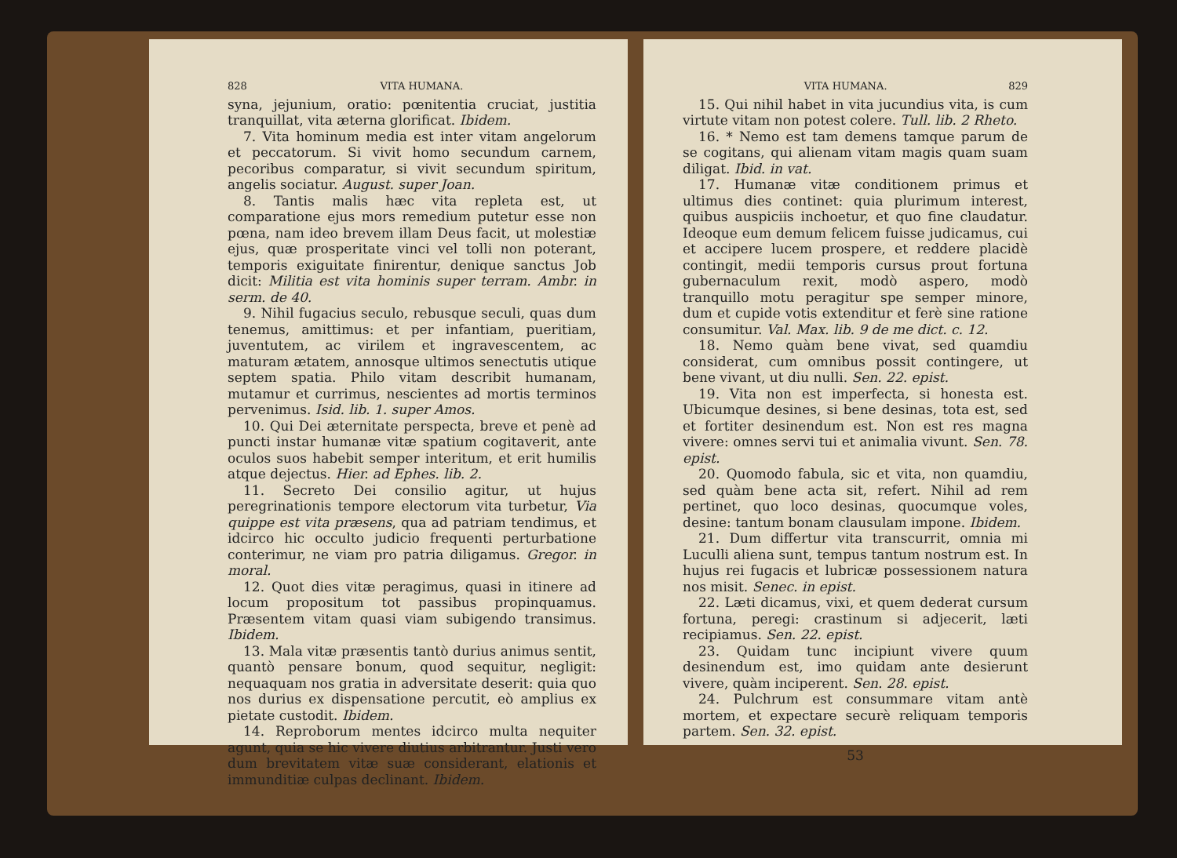828 VITA HUMANA.
syna, jejunium, oratio: pœnitentia cruciat, justitia tranquillat, vita æterna glorificat. Ibidem.
7. Vita hominum media est inter vitam angelorum et peccatorum. Si vivit homo secundum carnem, pecoribus comparatur, si vivit secundum spiritum, angelis sociatur. August. super Joan.
8. Tantis malis hæc vita repleta est, ut comparatione ejus mors remedium putetur esse non pœna, nam ideo brevem illam Deus facit, ut molestiæ ejus, quæ prosperitate vinci vel tolli non poterant, temporis exiguitate finirentur, denique sanctus Job dicit: Militia est vita hominis super terram. Ambr. in serm. de 40.
9. Nihil fugacius seculo, rebusque seculi, quas dum tenemus, amittimus: et per infantiam, pueritiam, juventutem, ac virilem et ingravescentem, ac maturam ætatem, annosque ultimos senectutis utique septem spatia. Philo vitam describit humanam, mutamur et currimus, nescientes ad mortis terminos pervenimus. Isid. lib. 1. super Amos.
10. Qui Dei æternitate perspecta, breve et penè ad puncti instar humanæ vitæ spatium cogitaverit, ante oculos suos habebit semper interitum, et erit humilis atque dejectus. Hier. ad Ephes. lib. 2.
11. Secreto Dei consilio agitur, ut hujus peregrinationis tempore electorum vita turbetur, Via quippe est vita præsens, qua ad patriam tendimus, et idcirco hic occulto judicio frequenti perturbatione conterimur, ne viam pro patria diligamus. Gregor. in moral.
12. Quot dies vitæ peragimus, quasi in itinere ad locum propositum tot passibus propinquamus. Præsentem vitam quasi viam subigendo transimus. Ibidem.
13. Mala vitæ præsentis tantò durius animus sentit, quantò pensare bonum, quod sequitur, negligit: nequaquam nos gratia in adversitate deserit: quia quo nos durius ex dispensatione percutit, eò amplius ex pietate custodit. Ibidem.
14. Reproborum mentes idcirco multa nequiter agunt, quia se hic vivere diutius arbitrantur. Justi vero dum brevitatem vitæ suæ considerant, elationis et immunditiæ culpas declinant. Ibidem.
VITA HUMANA. 829
15. Qui nihil habet in vita jucundius vita, is cum virtute vitam non potest colere. Tull. lib. 2 Rheto.
16. * Nemo est tam demens tamque parum de se cogitans, qui alienam vitam magis quam suam diligat. Ibid. in vat.
17. Humanæ vitæ conditionem primus et ultimus dies continet: quia plurimum interest, quibus auspiciis inchoetur, et quo fine claudatur. Ideoque eum demum felicem fuisse judicamus, cui et accipere lucem prospere, et reddere placidè contingit, medii temporis cursus prout fortuna gubernaculum rexit, modò aspero, modò tranquillo motu peragitur spe semper minore, dum et cupide votis extenditur et ferè sine ratione consumitur. Val. Max. lib. 9 de me dict. c. 12.
18. Nemo quàm bene vivat, sed quamdiu considerat, cum omnibus possit contingere, ut bene vivant, ut diu nulli. Sen. 22. epist.
19. Vita non est imperfecta, si honesta est. Ubicumque desines, si bene desinas, tota est, sed et fortiter desinendum est. Non est res magna vivere: omnes servi tui et animalia vivunt. Sen. 78. epist.
20. Quomodo fabula, sic et vita, non quamdiu, sed quàm bene acta sit, refert. Nihil ad rem pertinet, quo loco desinas, quocumque voles, desine: tantum bonam clausulam impone. Ibidem.
21. Dum differtur vita transcurrit, omnia mi Luculli aliena sunt, tempus tantum nostrum est. In hujus rei fugacis et lubricæ possessionem natura nos misit. Senec. in epist.
22. Læti dicamus, vixi, et quem dederat cursum fortuna, peregi: crastinum si adjecerit, læti recipiamus. Sen. 22. epist.
23. Quidam tunc incipiunt vivere quum desinendum est, imo quidam ante desierunt vivere, quàm inciperent. Sen. 28. epist.
24. Pulchrum est consummare vitam antè mortem, et expectare securè reliquam temporis partem. Sen. 32. epist.
53